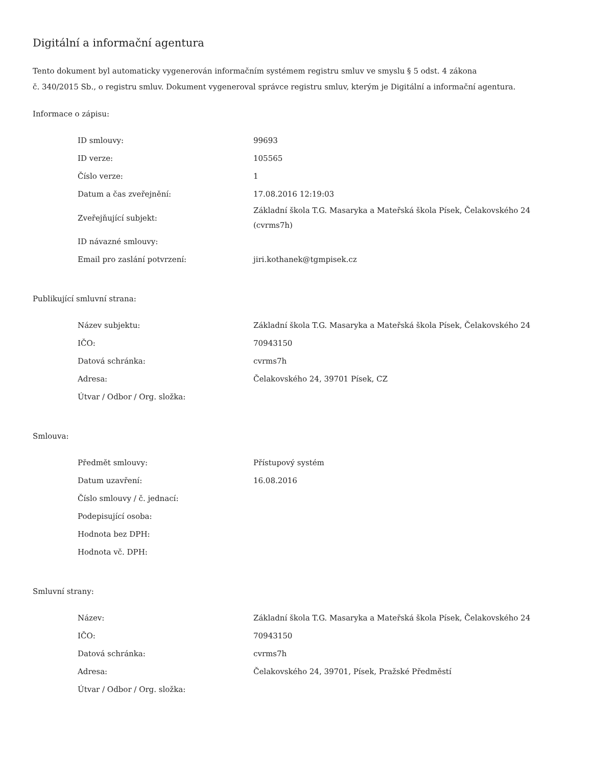Digitální a informační agentura
Tento dokument byl automaticky vygenerován informačním systémem registru smluv ve smyslu § 5 odst. 4 zákona
č. 340/2015 Sb., o registru smluv. Dokument vygeneroval správce registru smluv, kterým je Digitální a informační agentura.
Informace o zápisu:
| ID smlouvy: | 99693 |
| ID verze: | 105565 |
| Číslo verze: | 1 |
| Datum a čas zveřejnění: | 17.08.2016 12:19:03 |
| Zveřejňující subjekt: | Základní škola T.G. Masaryka a Mateřská škola Písek, Čelakovského 24 (cvrms7h) |
| ID návazné smlouvy: | |
| Email pro zaslání potvrzení: | jiri.kothanek@tgmpisek.cz |
Publikující smluvní strana:
| Název subjektu: | Základní škola T.G. Masaryka a Mateřská škola Písek, Čelakovského 24 |
| IČO: | 70943150 |
| Datová schránka: | cvrms7h |
| Adresa: | Čelakovského 24, 39701 Písek, CZ |
| Útvar / Odbor / Org. složka: | |
Smlouva:
| Předmět smlouvy: | Přístupový systém |
| Datum uzavření: | 16.08.2016 |
| Číslo smlouvy / č. jednací: | |
| Podepisující osoba: | |
| Hodnota bez DPH: | |
| Hodnota vč. DPH: | |
Smluvní strany:
| Název: | Základní škola T.G. Masaryka a Mateřská škola Písek, Čelakovského 24 |
| IČO: | 70943150 |
| Datová schránka: | cvrms7h |
| Adresa: | Čelakovského 24, 39701, Písek, Pražské Předměstí |
| Útvar / Odbor / Org. složka: | |